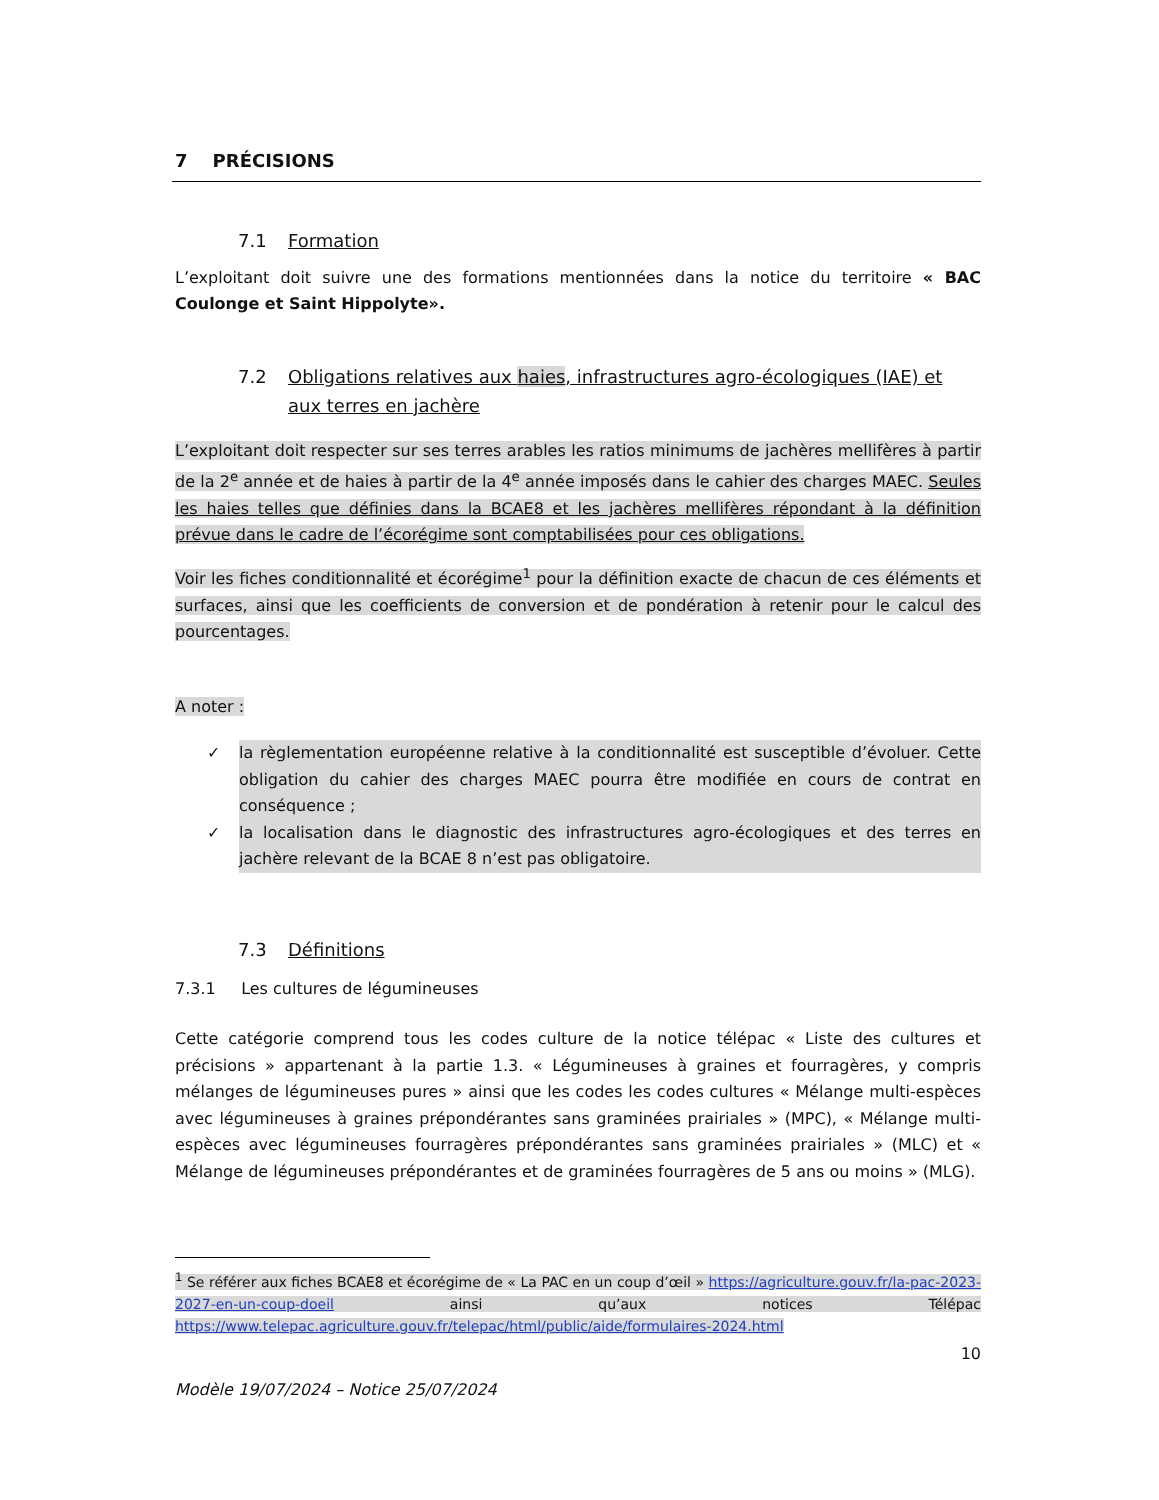7 PRÉCISIONS
7.1 Formation
L’exploitant doit suivre une des formations mentionnées dans la notice du territoire « BAC Coulonge et Saint Hippolyte».
7.2 Obligations relatives aux haies, infrastructures agro-écologiques (IAE) et aux terres en jachère
L’exploitant doit respecter sur ses terres arables les ratios minimums de jachères mellifères à partir de la 2<sup>e</sup> année et de haies à partir de la 4<sup>e</sup> année imposés dans le cahier des charges MAEC. Seules les haies telles que définies dans la BCAE8 et les jachères mellifères répondant à la définition prévue dans le cadre de l’écorégime sont comptabilisées pour ces obligations.
Voir les fiches conditionnalité et écorégime<sup>1</sup> pour la définition exacte de chacun de ces éléments et surfaces, ainsi que les coefficients de conversion et de pondération à retenir pour le calcul des pourcentages.
A noter :
✓ la règlementation européenne relative à la conditionnalité est susceptible d’évoluer. Cette obligation du cahier des charges MAEC pourra être modifiée en cours de contrat en conséquence ;
✓ la localisation dans le diagnostic des infrastructures agro-écologiques et des terres en jachère relevant de la BCAE 8 n’est pas obligatoire.
7.3 Définitions
7.3.1 Les cultures de légumineuses
Cette catégorie comprend tous les codes culture de la notice télépac « Liste des cultures et précisions » appartenant à la partie 1.3. « Légumineuses à graines et fourragères, y compris mélanges de légumineuses pures » ainsi que les codes les codes cultures « Mélange multi-espèces avec légumineuses à graines prépondérantes sans graminées prairiales » (MPC), « Mélange multi-espèces avec légumineuses fourragères prépondérantes sans graminées prairiales » (MLC) et « Mélange de légumineuses prépondérantes et de graminées fourragères de 5 ans ou moins » (MLG).
<sup>1</sup> Se référer aux fiches BCAE8 et écorégime de « La PAC en un coup d’œil » https://agriculture.gouv.fr/la-pac-2023-2027-en-un-coup-doeil ainsi qu’aux notices Télépac https://www.telepac.agriculture.gouv.fr/telepac/html/public/aide/formulaires-2024.html
10
Modèle 19/07/2024 – Notice 25/07/2024